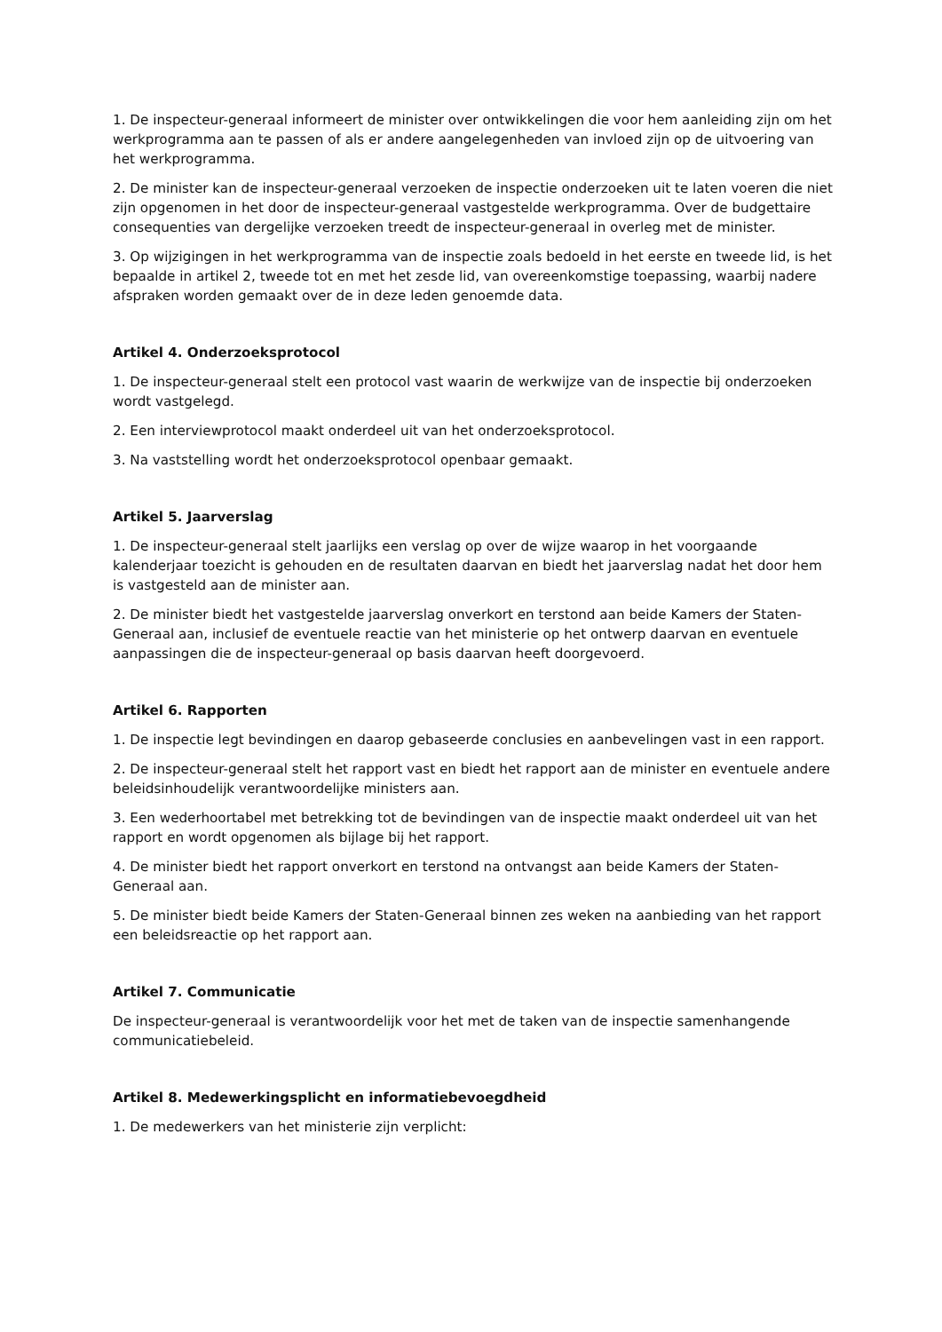1. De inspecteur-generaal informeert de minister over ontwikkelingen die voor hem aanleiding zijn om het werkprogramma aan te passen of als er andere aangelegenheden van invloed zijn op de uitvoering van het werkprogramma.
2. De minister kan de inspecteur-generaal verzoeken de inspectie onderzoeken uit te laten voeren die niet zijn opgenomen in het door de inspecteur-generaal vastgestelde werkprogramma. Over de budgettaire consequenties van dergelijke verzoeken treedt de inspecteur-generaal in overleg met de minister.
3. Op wijzigingen in het werkprogramma van de inspectie zoals bedoeld in het eerste en tweede lid, is het bepaalde in artikel 2, tweede tot en met het zesde lid, van overeenkomstige toepassing, waarbij nadere afspraken worden gemaakt over de in deze leden genoemde data.
Artikel 4. Onderzoeksprotocol
1. De inspecteur-generaal stelt een protocol vast waarin de werkwijze van de inspectie bij onderzoeken wordt vastgelegd.
2. Een interviewprotocol maakt onderdeel uit van het onderzoeksprotocol.
3. Na vaststelling wordt het onderzoeksprotocol openbaar gemaakt.
Artikel 5. Jaarverslag
1. De inspecteur-generaal stelt jaarlijks een verslag op over de wijze waarop in het voorgaande kalenderjaar toezicht is gehouden en de resultaten daarvan en biedt het jaarverslag nadat het door hem is vastgesteld aan de minister aan.
2. De minister biedt het vastgestelde jaarverslag onverkort en terstond aan beide Kamers der Staten-Generaal aan, inclusief de eventuele reactie van het ministerie op het ontwerp daarvan en eventuele aanpassingen die de inspecteur-generaal op basis daarvan heeft doorgevoerd.
Artikel 6. Rapporten
1. De inspectie legt bevindingen en daarop gebaseerde conclusies en aanbevelingen vast in een rapport.
2. De inspecteur-generaal stelt het rapport vast en biedt het rapport aan de minister en eventuele andere beleidsinhoudelijk verantwoordelijke ministers aan.
3. Een wederhoortabel met betrekking tot de bevindingen van de inspectie maakt onderdeel uit van het rapport en wordt opgenomen als bijlage bij het rapport.
4. De minister biedt het rapport onverkort en terstond na ontvangst aan beide Kamers der Staten-Generaal aan.
5. De minister biedt beide Kamers der Staten-Generaal binnen zes weken na aanbieding van het rapport een beleidsreactie op het rapport aan.
Artikel 7. Communicatie
De inspecteur-generaal is verantwoordelijk voor het met de taken van de inspectie samenhangende communicatiebeleid.
Artikel 8. Medewerkingsplicht en informatiebevoegdheid
1. De medewerkers van het ministerie zijn verplicht: